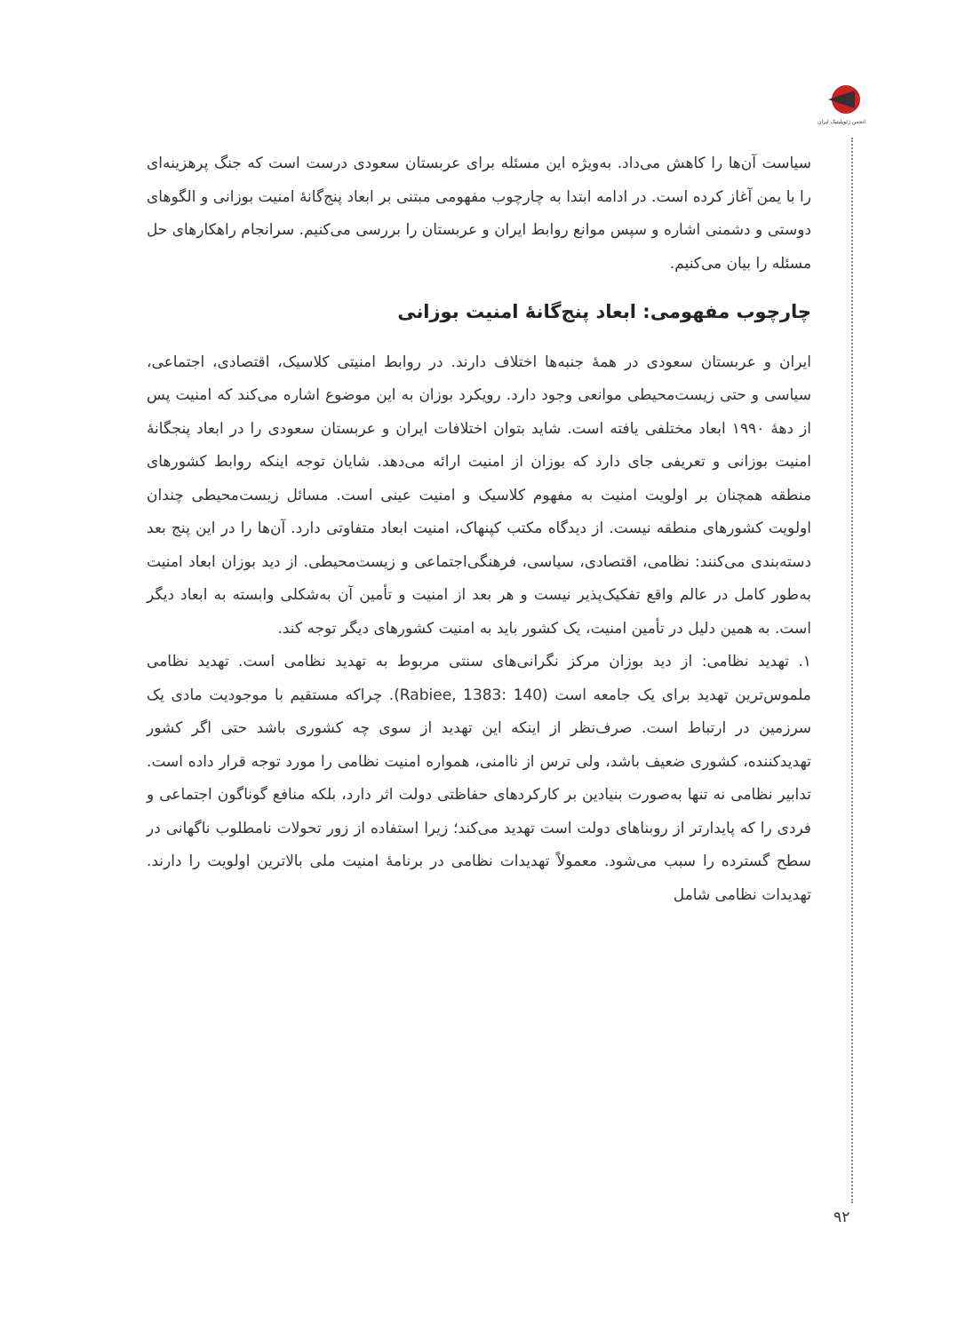انجمن ژئوپلیتیک ایران
سیاست آن‌ها را کاهش می‌داد. به‌ویژه این مسئله برای عربستان سعودی درست است که جنگ پرهزینه‌ای را با یمن آغاز کرده است. در ادامه ابتدا به چارچوب مفهومی مبتنی بر ابعاد پنج‌گانهٔ امنیت بوزانی و الگوهای دوستی و دشمنی اشاره و سپس موانع روابط ایران و عربستان را بررسی می‌کنیم. سرانجام راهکارهای حل مسئله را بیان می‌کنیم.
چارچوب مفهومی: ابعاد پنج‌گانهٔ امنیت بوزانی
ایران و عربستان سعودی در همهٔ جنبه‌ها اختلاف دارند. در روابط امنیتی کلاسیک، اقتصادی، اجتماعی، سیاسی و حتی زیست‌محیطی موانعی وجود دارد. رویکرد بوزان به این موضوع اشاره می‌کند که امنیت پس از دههٔ ۱۹۹۰ ابعاد مختلفی یافته است. شاید بتوان اختلافات ایران و عربستان سعودی را در ابعاد پنجگانهٔ امنیت بوزانی و تعریفی جای دارد که بوزان از امنیت ارائه می‌دهد. شایان توجه اینکه روابط کشورهای منطقه همچنان بر اولویت امنیت به مفهوم کلاسیک و امنیت عینی است. مسائل زیست‌محیطی چندان اولویت کشورهای منطقه نیست. از دیدگاه مکتب کپنهاک، امنیت ابعاد متفاوتی دارد. آن‌ها را در این پنج بعد دسته‌بندی می‌کنند: نظامی، اقتصادی، سیاسی، فرهنگی‌اجتماعی و زیست‌محیطی. از دید بوزان ابعاد امنیت به‌طور کامل در عالم واقع تفکیک‌پذیر نیست و هر بعد از امنیت و تأمین آن به‌شکلی وابسته به ابعاد دیگر است. به همین دلیل در تأمین امنیت، یک کشور باید به امنیت کشورهای دیگر توجه کند.
۱. تهدید نظامی: از دید بوزان مرکز نگرانی‌های سنتی مربوط به تهدید نظامی است. تهدید نظامی ملموس‌ترین تهدید برای یک جامعه است (Rabiee, 1383: 140). چراکه مستقیم با موجودیت مادی یک سرزمین در ارتباط است. صرف‌نظر از اینکه این تهدید از سوی چه کشوری باشد حتی اگر کشور تهدیدکننده، کشوری ضعیف باشد، ولی ترس از ناامنی، همواره امنیت نظامی را مورد توجه قرار داده است. تدابیر نظامی نه تنها به‌صورت بنیادین بر کارکردهای حفاظتی دولت اثر دارد، بلکه منافع گوناگون اجتماعی و فردی را که پایدارتر از روبناهای دولت است تهدید می‌کند؛ زیرا استفاده از زور تحولات نامطلوب ناگهانی در سطح گسترده را سبب می‌شود. معمولاً تهدیدات نظامی در برنامهٔ امنیت ملی بالاترین اولویت را دارند. تهدیدات نظامی شامل
۹۲